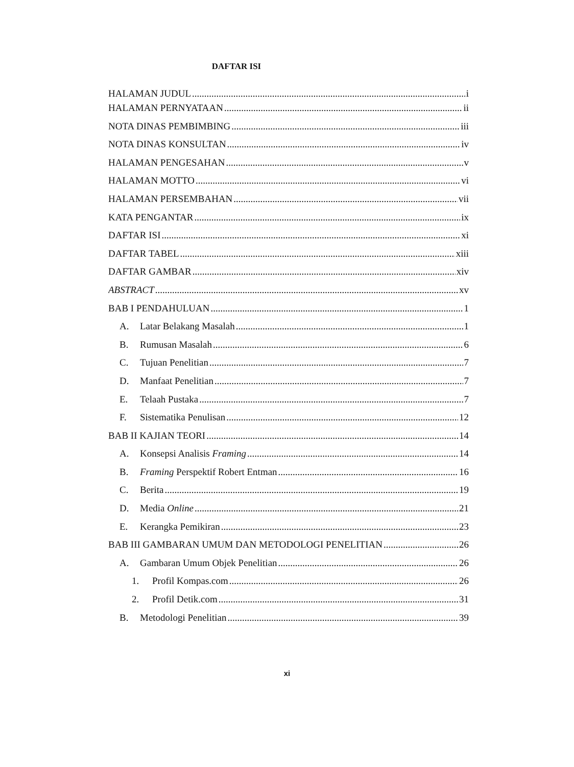DAFTAR ISI
HALAMAN JUDUL i
HALAMAN PERNYATAAN ii
NOTA DINAS PEMBIMBING iii
NOTA DINAS KONSULTAN iv
HALAMAN PENGESAHAN v
HALAMAN MOTTO vi
HALAMAN PERSEMBAHAN vii
KATA PENGANTAR ix
DAFTAR ISI xi
DAFTAR TABEL xiii
DAFTAR GAMBAR xiv
ABSTRACT xv
BAB I PENDAHULUAN 1
A. Latar Belakang Masalah 1
B. Rumusan Masalah 6
C. Tujuan Penelitian 7
D. Manfaat Penelitian 7
E. Telaah Pustaka 7
F. Sistematika Penulisan 12
BAB II KAJIAN TEORI 14
A. Konsepsi Analisis Framing 14
B. Framing Perspektif Robert Entman 16
C. Berita 19
D. Media Online 21
E. Kerangka Pemikiran 23
BAB III GAMBARAN UMUM DAN METODOLOGI PENELITIAN 26
A. Gambaran Umum Objek Penelitian 26
1. Profil Kompas.com 26
2. Profil Detik.com 31
B. Metodologi Penelitian 39
xi